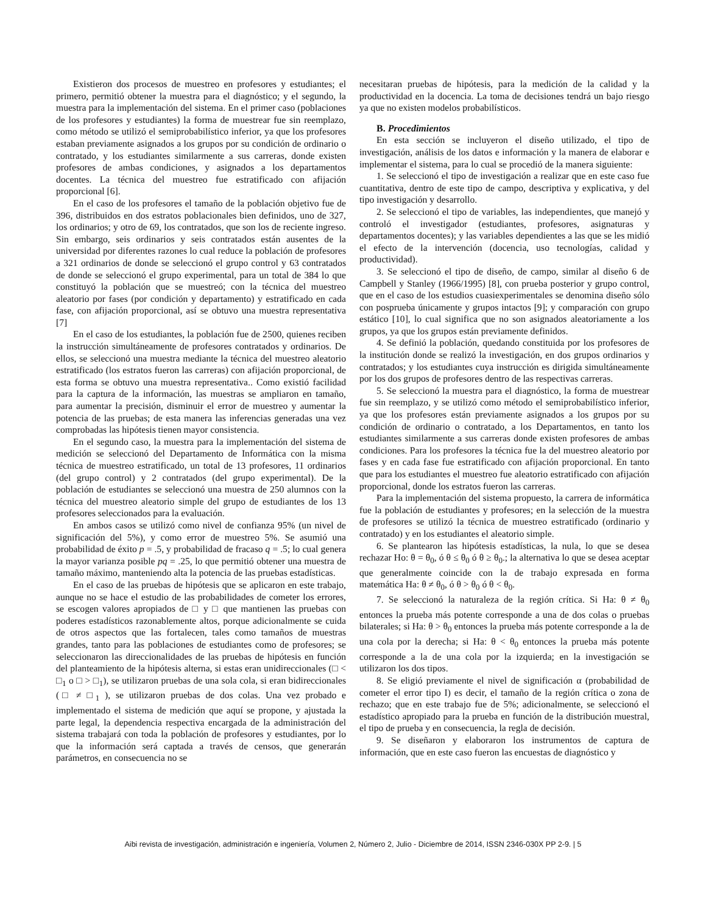Existieron dos procesos de muestreo en profesores y estudiantes; el primero, permitió obtener la muestra para el diagnóstico; y el segundo, la muestra para la implementación del sistema. En el primer caso (poblaciones de los profesores y estudiantes) la forma de muestrear fue sin reemplazo, como método se utilizó el semiprobabilístico inferior, ya que los profesores estaban previamente asignados a los grupos por su condición de ordinario o contratado, y los estudiantes similarmente a sus carreras, donde existen profesores de ambas condiciones, y asignados a los departamentos docentes. La técnica del muestreo fue estratificado con afijación proporcional [6].
En el caso de los profesores el tamaño de la población objetivo fue de 396, distribuidos en dos estratos poblacionales bien definidos, uno de 327, los ordinarios; y otro de 69, los contratados, que son los de reciente ingreso. Sin embargo, seis ordinarios y seis contratados están ausentes de la universidad por diferentes razones lo cual reduce la población de profesores a 321 ordinarios de donde se seleccionó el grupo control y 63 contratados de donde se seleccionó el grupo experimental, para un total de 384 lo que constituyó la población que se muestreó; con la técnica del muestreo aleatorio por fases (por condición y departamento) y estratificado en cada fase, con afijación proporcional, así se obtuvo una muestra representativa [7]
En el caso de los estudiantes, la población fue de 2500, quienes reciben la instrucción simultáneamente de profesores contratados y ordinarios. De ellos, se seleccionó una muestra mediante la técnica del muestreo aleatorio estratificado (los estratos fueron las carreras) con afijación proporcional, de esta forma se obtuvo una muestra representativa.. Como existió facilidad para la captura de la información, las muestras se ampliaron en tamaño, para aumentar la precisión, disminuir el error de muestreo y aumentar la potencia de las pruebas; de esta manera las inferencias generadas una vez comprobadas las hipótesis tienen mayor consistencia.
En el segundo caso, la muestra para la implementación del sistema de medición se seleccionó del Departamento de Informática con la misma técnica de muestreo estratificado, un total de 13 profesores, 11 ordinarios (del grupo control) y 2 contratados (del grupo experimental). De la población de estudiantes se seleccionó una muestra de 250 alumnos con la técnica del muestreo aleatorio simple del grupo de estudiantes de los 13 profesores seleccionados para la evaluación.
En ambos casos se utilizó como nivel de confianza 95% (un nivel de significación del 5%), y como error de muestreo 5%. Se asumió una probabilidad de éxito p = .5, y probabilidad de fracaso q = .5; lo cual genera la mayor varianza posible pq = .25, lo que permitió obtener una muestra de tamaño máximo, manteniendo alta la potencia de las pruebas estadísticas.
En el caso de las pruebas de hipótesis que se aplicaron en este trabajo, aunque no se hace el estudio de las probabilidades de cometer los errores, se escogen valores apropiados de □ y □ que mantienen las pruebas con poderes estadísticos razonablemente altos, porque adicionalmente se cuida de otros aspectos que las fortalecen, tales como tamaños de muestras grandes, tanto para las poblaciones de estudiantes como de profesores; se seleccionaron las direccionalidades de las pruebas de hipótesis en función del planteamiento de la hipótesis alterna, si estas eran unidireccionales (□ < □<sub>1</sub> o □ > □<sub>1</sub>), se utilizaron pruebas de una sola cola, si eran bidireccionales (□ ≠ □<sub>1</sub> ), se utilizaron pruebas de dos colas. Una vez probado e implementado el sistema de medición que aquí se propone, y ajustada la parte legal, la dependencia respectiva encargada de la administración del sistema trabajará con toda la población de profesores y estudiantes, por lo que la información será captada a través de censos, que generarán parámetros, en consecuencia no se
necesitaran pruebas de hipótesis, para la medición de la calidad y la productividad en la docencia. La toma de decisiones tendrá un bajo riesgo ya que no existen modelos probabilísticos.
B. Procedimientos
En esta sección se incluyeron el diseño utilizado, el tipo de investigación, análisis de los datos e información y la manera de elaborar e implementar el sistema, para lo cual se procedió de la manera siguiente:
1. Se seleccionó el tipo de investigación a realizar que en este caso fue cuantitativa, dentro de este tipo de campo, descriptiva y explicativa, y del tipo investigación y desarrollo.
2. Se seleccionó el tipo de variables, las independientes, que manejó y controló el investigador (estudiantes, profesores, asignaturas y departamentos docentes); y las variables dependientes a las que se les midió el efecto de la intervención (docencia, uso tecnologías, calidad y productividad).
3. Se seleccionó el tipo de diseño, de campo, similar al diseño 6 de Campbell y Stanley (1966/1995) [8], con prueba posterior y grupo control, que en el caso de los estudios cuasiexperimentales se denomina diseño sólo con posprueba únicamente y grupos intactos [9]; y comparación con grupo estático [10], lo cual significa que no son asignados aleatoriamente a los grupos, ya que los grupos están previamente definidos.
4. Se definió la población, quedando constituida por los profesores de la institución donde se realizó la investigación, en dos grupos ordinarios y contratados; y los estudiantes cuya instrucción es dirigida simultáneamente por los dos grupos de profesores dentro de las respectivas carreras.
5. Se seleccionó la muestra para el diagnóstico, la forma de muestrear fue sin reemplazo, y se utilizó como método el semiprobabilístico inferior, ya que los profesores están previamente asignados a los grupos por su condición de ordinario o contratado, a los Departamentos, en tanto los estudiantes similarmente a sus carreras donde existen profesores de ambas condiciones. Para los profesores la técnica fue la del muestreo aleatorio por fases y en cada fase fue estratificado con afijación proporcional. En tanto que para los estudiantes el muestreo fue aleatorio estratificado con afijación proporcional, donde los estratos fueron las carreras.
Para la implementación del sistema propuesto, la carrera de informática fue la población de estudiantes y profesores; en la selección de la muestra de profesores se utilizó la técnica de muestreo estratificado (ordinario y contratado) y en los estudiantes el aleatorio simple.
6. Se plantearon las hipótesis estadísticas, la nula, lo que se desea rechazar Ho: θ = θ<sub>0</sub>, ó θ ≤ θ<sub>0</sub> ó θ ≥ θ<sub>0</sub>.; la alternativa lo que se desea aceptar que generalmente coincide con la de trabajo expresada en forma matemática Ha: θ ≠ θ<sub>0</sub>, ó θ > θ<sub>0</sub> ó θ < θ<sub>0</sub>.
7. Se seleccionó la naturaleza de la región crítica. Si Ha: θ ≠ θ<sub>0</sub> entonces la prueba más potente corresponde a una de dos colas o pruebas bilaterales; si Ha: θ > θ<sub>0</sub> entonces la prueba más potente corresponde a la de una cola por la derecha; si Ha: θ < θ<sub>0</sub> entonces la prueba más potente corresponde a la de una cola por la izquierda; en la investigación se utilizaron los dos tipos.
8. Se eligió previamente el nivel de significación α (probabilidad de cometer el error tipo I) es decir, el tamaño de la región crítica o zona de rechazo; que en este trabajo fue de 5%; adicionalmente, se seleccionó el estadístico apropiado para la prueba en función de la distribución muestral, el tipo de prueba y en consecuencia, la regla de decisión.
9. Se diseñaron y elaboraron los instrumentos de captura de información, que en este caso fueron las encuestas de diagnóstico y
Aibi revista de investigación, administración e ingeniería, Volumen 2, Número 2, Julio - Diciembre de 2014, ISSN 2346-030X PP 2-9. | 5